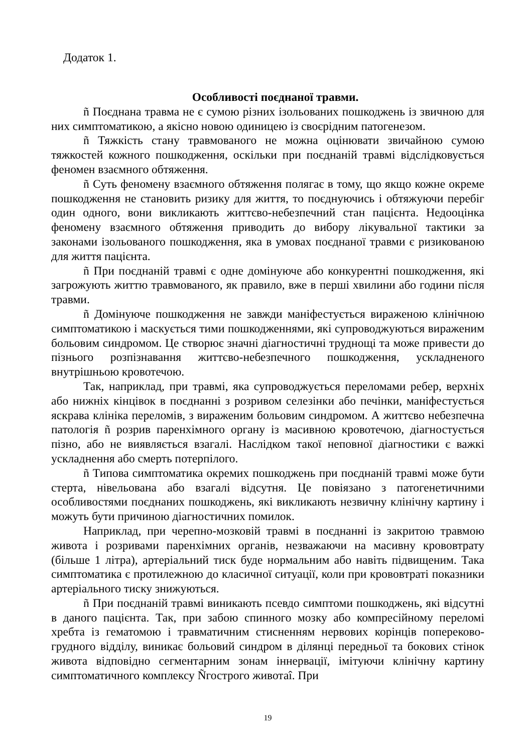Додаток 1.
Особливості поєднаної травми.
ñ Поєднана травма не є сумою різних ізольованих пошкоджень із звичною для них симптоматикою, а якісно новою одиницею із своєрідним патогенезом.
ñ Тяжкість стану травмованого не можна оцінювати звичайною сумою тяжкостей кожного пошкодження, оскільки при поєднаній травмі відслідковується феномен взаємного обтяження.
ñ Суть феномену взаємного обтяження полягає в тому, що якщо кожне окреме пошкодження не становить ризику для життя, то поєднуючись і обтяжуючи перебіг один одного, вони викликають життєво-небезпечний стан пацієнта. Недооцінка феномену взаємного обтяження приводить до вибору лікувальної тактики за законами ізольованого пошкодження, яка в умовах поєднаної травми є ризикованою для життя пацієнта.
ñ При поєднаній травмі є одне домінуюче або конкурентні пошкодження, які загрожують життю травмованого, як правило, вже в перші хвилини або години після травми.
ñ Домінуюче пошкодження не завжди маніфестується вираженою клінічною симптоматикою і маскується тими пошкодженнями, які супроводжуються вираженим больовим синдромом. Це створює значні діагностичні труднощі та може привести до пізнього розпізнавання життєво-небезпечного пошкодження, ускладненого внутрішньою кровотечою.
Так, наприклад, при травмі, яка супроводжується переломами ребер, верхніх або нижніх кінцівок в поєднанні з розривом селезінки або печінки, маніфестується яскрава клініка переломів, з вираженим больовим синдромом. А життєво небезпечна патологія ñ розрив паренхімного органу із масивною кровотечою, діагностується пізно, або не виявляється взагалі. Наслідком такої неповної діагностики є важкі ускладнення або смерть потерпілого.
ñ Типова симптоматика окремих пошкоджень при поєднаній травмі може бути стерта, нівельована або взагалі відсутня. Це повіязано з патогенетичними особливостями поєднаних пошкоджень, які викликають незвичну клінічну картину і можуть бути причиною діагностичних помилок.
Наприклад, при черепно-мозковій травмі в поєднанні із закритою травмою живота і розривами паренхімних органів, незважаючи на масивну крововтрату (більше 1 літра), артеріальний тиск буде нормальним або навіть підвищеним. Така симптоматика є протилежною до класичної ситуації, коли при крововтраті показники артеріального тиску знижуються.
ñ При поєднаній травмі виникають псевдо симптоми пошкоджень, які відсутні в даного пацієнта. Так, при забою спинного мозку або компресійному переломі хребта із гематомою і травматичним стисненням нервових корінців попереково-грудного відділу, виникає больовий синдром в ділянці передньої та бокових стінок живота відповідно сегментарним зонам іннервації, імітуючи клінічну картину симптоматичного комплексу Ñгострого животаî. При
19